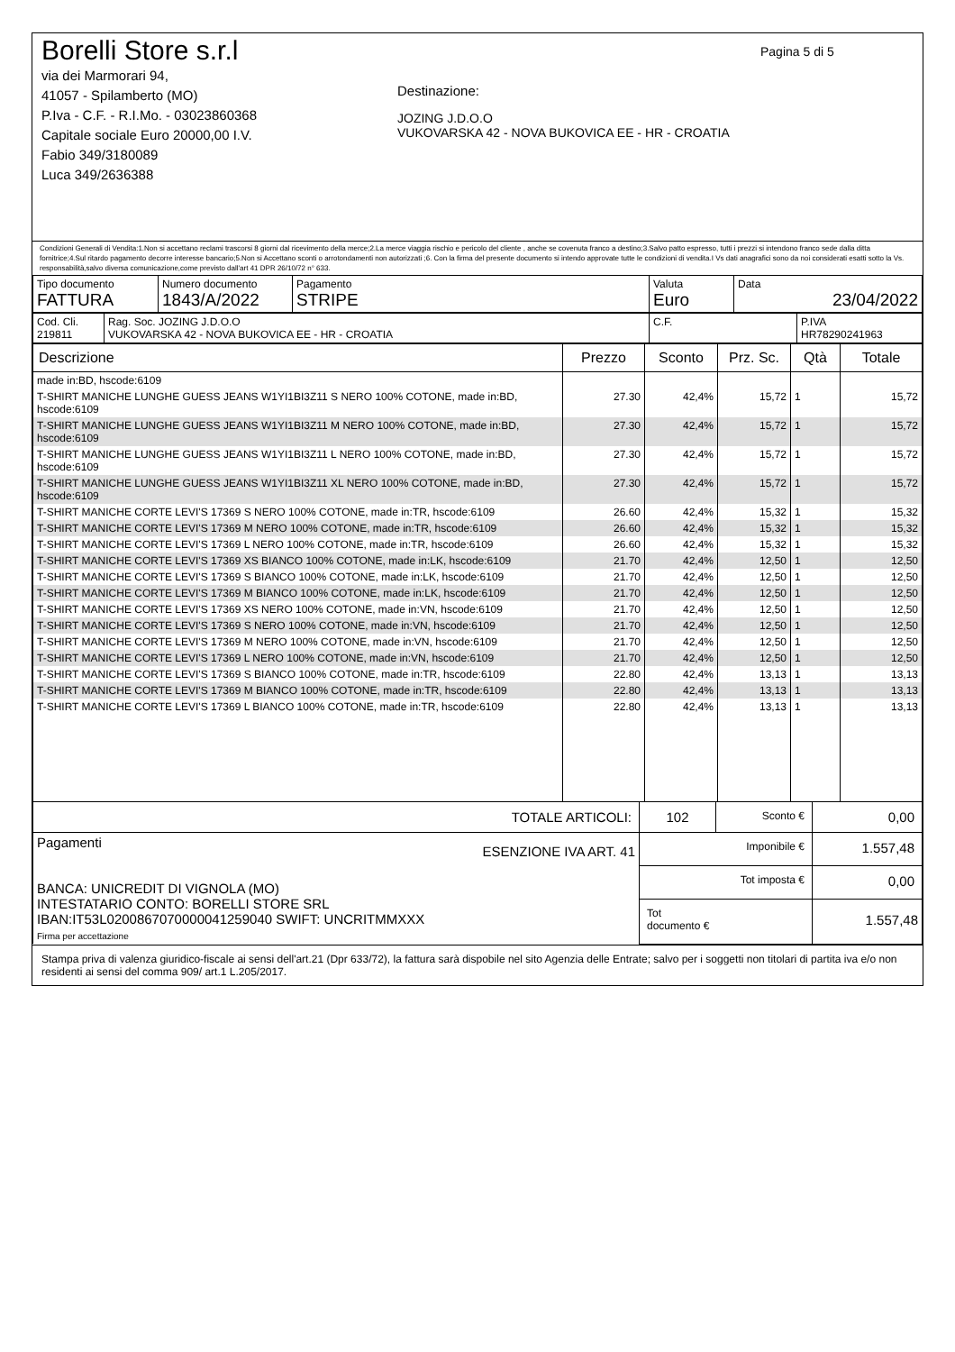Borelli Store s.r.l
via dei Marmorari 94,
41057 - Spilamberto (MO)
P.Iva - C.F. - R.I.Mo. - 03023860368
Capitale sociale Euro 20000,00 I.V.
Fabio 349/3180089
Luca 349/2636388
Destinazione:
JOZING J.D.O.O
VUKOVARSKA 42 - NOVA BUKOVICA EE - HR - CROATIA
Pagina 5 di 5
Condizioni Generali di Vendita:1.Non si accettano reclami trascorsi 8 giorni dal ricevimento della merce;2.La merce viaggia rischio e pericolo del cliente , anche se covenuta franco a destino;3.Salvo patto espresso, tutti i prezzi si intendono franco sede dalla ditta fornitrice;4.Sul ritardo pagamento decorre interesse bancario;5.Non si Accettano sconti o arrotondamenti non autorizzati ;6. Con la firma del presente documento si intendo approvate tutte le condizioni di vendita.I Vs dati anagrafici sono da noi considerati esatti sotto la Vs. responsabilità,salvo diversa comunicazione,come previsto dall'art 41 DPR 26/10/72 n° 633.
| Tipo documento FATTURA | Numero documento 1843/A/2022 | Pagamento STRIPE | Valuta Euro | Data 23/04/2022 |
| Cod. Cli. 219811 | Rag. Soc. JOZING J.D.O.O VUKOVARSKA 42 - NOVA BUKOVICA EE - HR - CROATIA | C.F. | P.IVA HR78290241963 |
| Descrizione | Prezzo | Sconto | Prz. Sc. | Qtà | Totale |
| --- | --- | --- | --- | --- | --- |
| made in:BD, hscode:6109 | | | | | |
| T-SHIRT MANICHE LUNGHE GUESS JEANS W1YI1BI3Z11 S NERO 100% COTONE, made in:BD, hscode:6109 | 27.30 | 42,4% | 15,72 | 1 | 15,72 |
| T-SHIRT MANICHE LUNGHE GUESS JEANS W1YI1BI3Z11 M NERO 100% COTONE, made in:BD, hscode:6109 | 27.30 | 42,4% | 15,72 | 1 | 15,72 |
| T-SHIRT MANICHE LUNGHE GUESS JEANS W1YI1BI3Z11 L NERO 100% COTONE, made in:BD, hscode:6109 | 27.30 | 42,4% | 15,72 | 1 | 15,72 |
| T-SHIRT MANICHE LUNGHE GUESS JEANS W1YI1BI3Z11 XL NERO 100% COTONE, made in:BD, hscode:6109 | 27.30 | 42,4% | 15,72 | 1 | 15,72 |
| T-SHIRT MANICHE CORTE LEVI'S 17369 S NERO 100% COTONE, made in:TR, hscode:6109 | 26.60 | 42,4% | 15,32 | 1 | 15,32 |
| T-SHIRT MANICHE CORTE LEVI'S 17369 M NERO 100% COTONE, made in:TR, hscode:6109 | 26.60 | 42,4% | 15,32 | 1 | 15,32 |
| T-SHIRT MANICHE CORTE LEVI'S 17369 L NERO 100% COTONE, made in:TR, hscode:6109 | 26.60 | 42,4% | 15,32 | 1 | 15,32 |
| T-SHIRT MANICHE CORTE LEVI'S 17369 XS BIANCO 100% COTONE, made in:LK, hscode:6109 | 21.70 | 42,4% | 12,50 | 1 | 12,50 |
| T-SHIRT MANICHE CORTE LEVI'S 17369 S BIANCO 100% COTONE, made in:LK, hscode:6109 | 21.70 | 42,4% | 12,50 | 1 | 12,50 |
| T-SHIRT MANICHE CORTE LEVI'S 17369 M BIANCO 100% COTONE, made in:LK, hscode:6109 | 21.70 | 42,4% | 12,50 | 1 | 12,50 |
| T-SHIRT MANICHE CORTE LEVI'S 17369 XS NERO 100% COTONE, made in:VN, hscode:6109 | 21.70 | 42,4% | 12,50 | 1 | 12,50 |
| T-SHIRT MANICHE CORTE LEVI'S 17369 S NERO 100% COTONE, made in:VN, hscode:6109 | 21.70 | 42,4% | 12,50 | 1 | 12,50 |
| T-SHIRT MANICHE CORTE LEVI'S 17369 M NERO 100% COTONE, made in:VN, hscode:6109 | 21.70 | 42,4% | 12,50 | 1 | 12,50 |
| T-SHIRT MANICHE CORTE LEVI'S 17369 L NERO 100% COTONE, made in:VN, hscode:6109 | 21.70 | 42,4% | 12,50 | 1 | 12,50 |
| T-SHIRT MANICHE CORTE LEVI'S 17369 S BIANCO 100% COTONE, made in:TR, hscode:6109 | 22.80 | 42,4% | 13,13 | 1 | 13,13 |
| T-SHIRT MANICHE CORTE LEVI'S 17369 M BIANCO 100% COTONE, made in:TR, hscode:6109 | 22.80 | 42,4% | 13,13 | 1 | 13,13 |
| T-SHIRT MANICHE CORTE LEVI'S 17369 L BIANCO 100% COTONE, made in:TR, hscode:6109 | 22.80 | 42,4% | 13,13 | 1 | 13,13 |
| TOTALE ARTICOLI: | 102 | Sconto € | 0,00 |
| Pagamenti ESENZIONE IVA ART. 41 BANCA: UNICREDIT DI VIGNOLA (MO) INTESTATARIO CONTO: BORELLI STORE SRL IBAN:IT53L0200867070000041259040 SWIFT: UNCRITMMXXX Firma per accettazione | Imponibile € | | 1.557,48 |
| | Tot imposta € | | 0,00 |
| | Tot documento € | | 1.557,48 |
Stampa priva di valenza giuridico-fiscale ai sensi dell'art.21 (Dpr 633/72), la fattura sarà dispobile nel sito Agenzia delle Entrate; salvo per i soggetti non titolari di partita iva e/o non residenti ai sensi del comma 909/ art.1 L.205/2017.